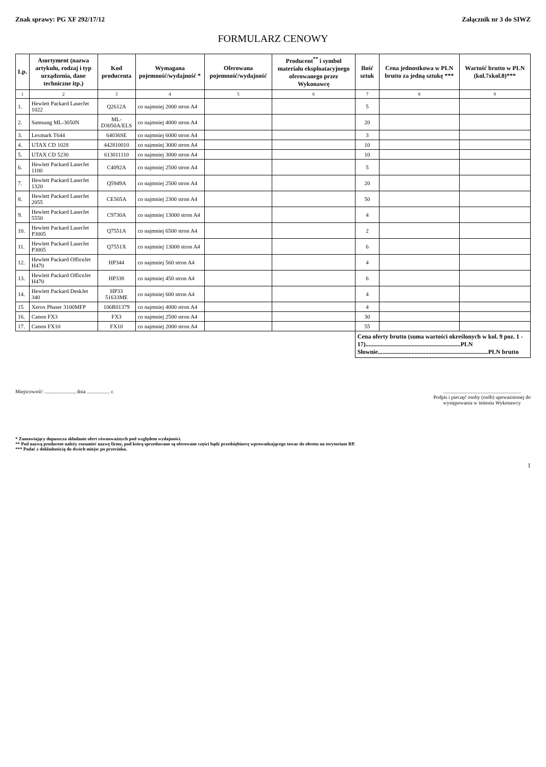Znak sprawy: PG XF 292/17/12 Załącznik nr 3 do SIWZ
FORMULARZ CENOWY
| Lp. | Asortyment (nazwa artykułu, rodzaj i typ urządzenia, dane techniczne itp.) | Kod producenta | Wymagana pojemność/wydajność * | Oferowana pojemność/wydajność | Producent<sup>**</sup> i symbol materiału eksploatacyjnego oferowanego przez Wykonawcę | Ilość sztuk | Cena jednostkowa w PLN brutto za jedną sztukę *** | Wartość brutto w PLN (kol.7xkol.8)*** |
| --- | --- | --- | --- | --- | --- | --- | --- | --- |
| 1 | 2 | 3 | 4 | 5 | 6 | 7 | 8 | 9 |
| 1. | Hewlett Packard LaserJet 1022 | Q2612A | co najmniej 2000 stron A4 | | | 5 | | |
| 2. | Samsung ML-3050N | ML-D3050A/ELS | co najmniej 4000 stron A4 | | | 20 | | |
| 3. | Lexmark T644 | 64036SE | co najmniej 6000 stron A4 | | | 3 | | |
| 4. | UTAX CD 1028 | 442810010 | co najmniej 3000 stron A4 | | | 10 | | |
| 5. | UTAX CD 5230 | 613011110 | co najmniej 3000 stron A4 | | | 10 | | |
| 6. | Hewlett Packard LaserJet 1100 | C4092A | co najmniej 2500 stron A4 | | | 5 | | |
| 7. | Hewlett Packard LaserJet 1320 | Q5949A | co najmniej 2500 stron A4 | | | 20 | | |
| 8. | Hewlett Packard LaserJet 2055 | CE505A | co najmniej 2300 stron A4 | | | 50 | | |
| 9. | Hewlett Packard LaserJet 5550 | C9730A | co najmniej 13000 stron A4 | | | 4 | | |
| 10. | Hewlett Packard LaserJet P3005 | Q7551A | co najmniej 6500 stron A4 | | | 2 | | |
| 11. | Hewlett Packard LaserJet P3005 | Q7551X | co najmniej 13000 stron A4 | | | 6 | | |
| 12. | Hewlett Packard OfficeJet H470 | HP344 | co najmniej 560 stron A4 | | | 4 | | |
| 13. | Hewlett Packard OfficeJet H470 | HP338 | co najmniej 450 stron A4 | | | 6 | | |
| 14. | Hewlett Packard DeskJet 340 | HP33 51633ME | co najmniej 600 stron A4 | | | 4 | | |
| 15 | Xerox Phaser 3100MFP | 106R01379 | co najmniej 4000 stron A4 | | | 4 | | |
| 16. | Canon FX3 | FX3 | co najmniej 2500 stron A4 | | | 30 | | |
| 17. | Canon FX10 | FX10 | co najmniej 2000 stron A4 | | | 55 | | |
| | | | | | | Cena oferty brutto (suma wartości określonych w kol. 9 poz. 1 - 17)..............................................................PLN Słownie........................................................................PLN brutto | | |
Miejscowość: ......................., dnia .................. r.
.............................................................
Podpis i pieczęć osoby (osób) upoważnionej do
występowania w imieniu Wykonawcy
* Zamawiający dopuszcza składanie ofert równoważnych pod względem wydajności.
** Pod nazwą producent należy rozumieć nazwę firmy, pod którą sprzedawane są oferowane części bądź przedsiębiorcę wprowadzającego towar do obrotu na terytorium RP.
*** Podać z dokładnością do dwóch miejsc po przecinku.
1